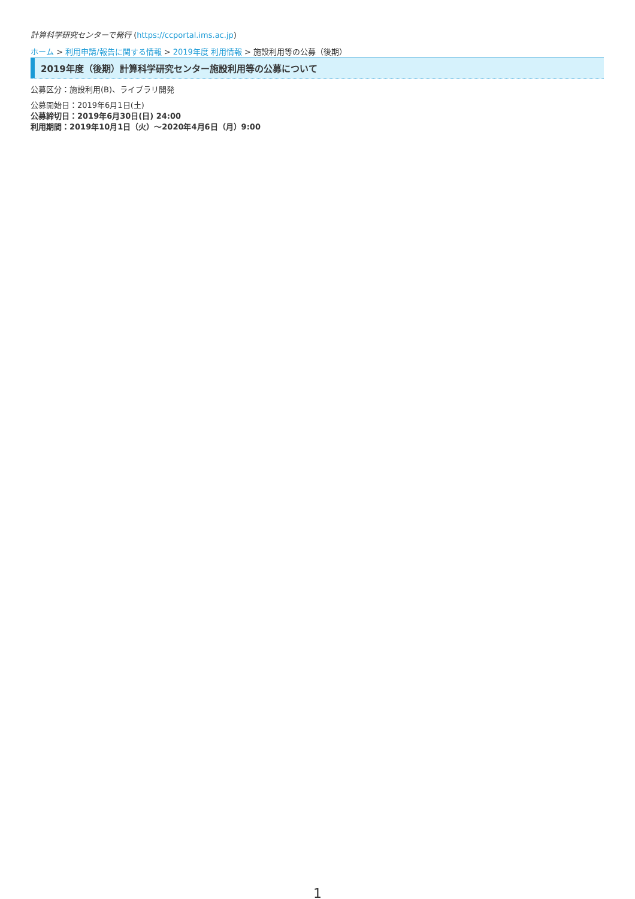計算科学研究センターで発行 (https://ccportal.ims.ac.jp)
ホーム > 利用申請/報告に関する情報 > 2019年度 利用情報 > 施設利用等の公募（後期）
2019年度（後期）計算科学研究センター施設利用等の公募について
公募区分：施設利用(B)、ライブラリ開発
公募開始日：2019年6月1日(土)
公募締切日：2019年6月30日(日) 24:00
利用期間：2019年10月1日（火）〜2020年4月6日（月）9:00
1